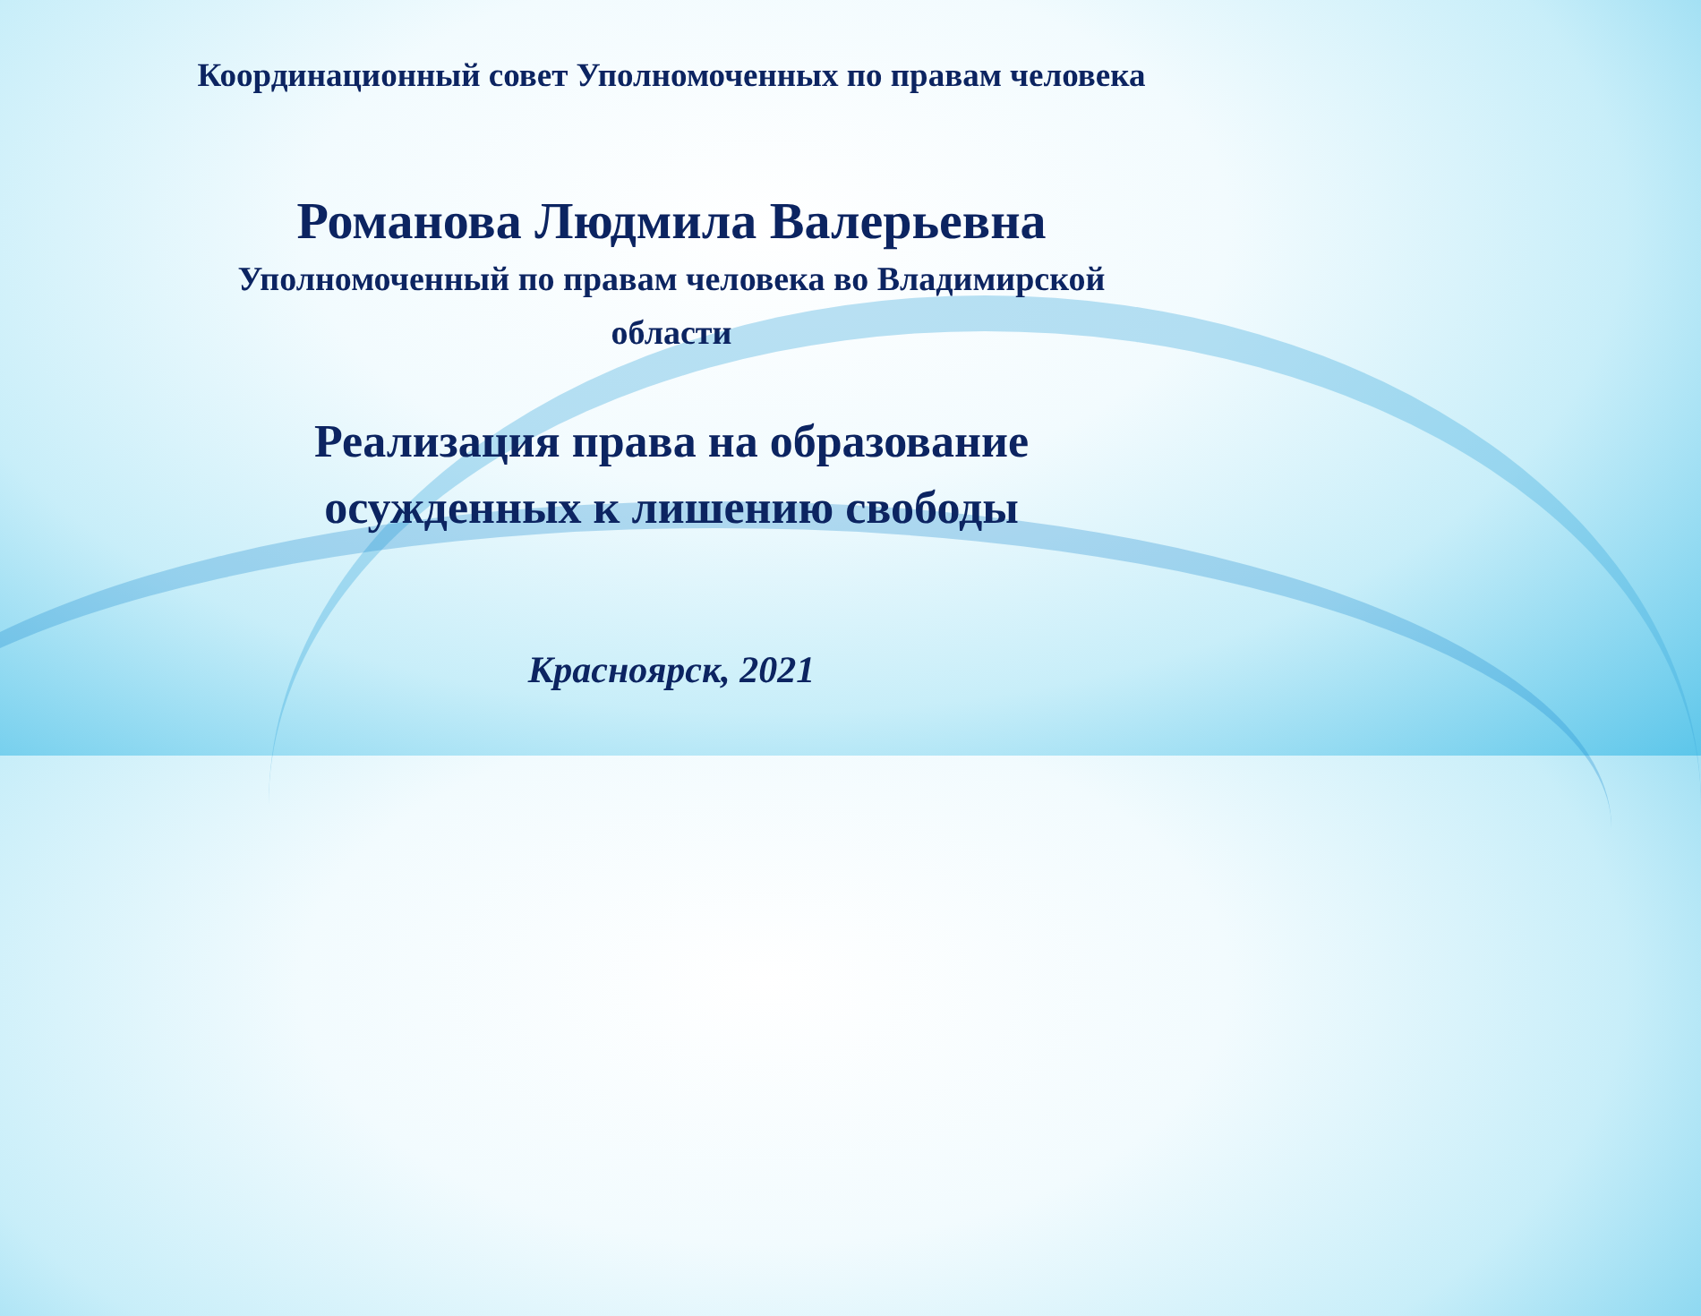Координационный совет Уполномоченных по правам человека
Романова Людмила Валерьевна
Уполномоченный по правам человека во Владимирской
области
Реализация права на образование
осужденных к лишению свободы
Красноярск, 2021